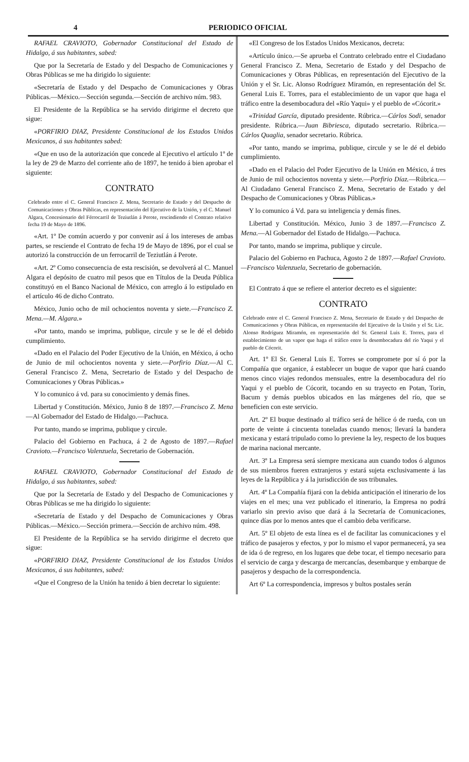4 PERIODICO OFICIAL
RAFAEL CRAVIOTO, Gobernador Constitucional del Estado de Hidalgo, á sus habitantes, sabed:
Que por la Secretaría de Estado y del Despacho de Comunicaciones y Obras Públicas se me ha dirigido lo siguiente:
«Secretaría de Estado y del Despacho de Comunicaciones y Obras Públicas.—México.—Sección segunda.—Sección de archivo núm. 983.
El Presidente de la República se ha servido dirigirme el decreto que sigue:
«PORFIRIO DIAZ, Presidente Constitucional de los Estados Unidos Mexicanos, á sus habitantes sabed:
«Que en uso de la autorización que concede al Ejecutivo el artículo 1º de la ley de 29 de Marzo del corriente año de 1897, he tenido á bien aprobar el siguiente:
CONTRATO
Celebrado entre el C. General Francisco Z. Mena, Secretario de Estado y del Despacho de Comunicaciones y Obras Públicas, en representación del Ejecutivo de la Unión, y el C. Manuel Algara, Concesionario del Férrocarril de Teziutlán á Perote, rescindiendo el Contrato relativo fecha 19 de Mayo de 1896.
«Art. 1º De común acuerdo y por convenir así á los intereses de ambas partes, se resciende el Contrato de fecha 19 de Mayo de 1896, por el cual se autorizó la construcción de un ferrocarril de Teziutlán á Perote.
«Art. 2º Como consecuencia de esta rescisión, se devolverá al C. Manuel Algara el depósito de cuatro mil pesos que en Títulos de la Deuda Pública constituyó en el Banco Nacional de México, con arreglo á lo estipulado en el artículo 46 de dicho Contrato.
México, Junio ocho de mil ochocientos noventa y siete.—Francisco Z. Mena.—M. Algara.»
«Por tanto, mando se imprima, publique, circule y se le dé el debido cumplimiento.
«Dado en el Palacio del Poder Ejecutivo de la Unión, en México, á ocho de Junio de mil ochocientos noventa y siete.—Porfirio Díaz.—Al C. General Francisco Z. Mena, Secretario de Estado y del Despacho de Comunicaciones y Obras Públicas.»
Y lo comunico á vd. para su conocimiento y demás fines.
Libertad y Constitución. México, Junio 8 de 1897.—Francisco Z. Mena—Al Gobernador del Estado de Hidalgo.—Pachuca.
Por tanto, mando se imprima, publique y circule.
Palacio del Gobierno en Pachuca, á 2 de Agosto de 1897.—Rafael Cravioto.—Francisco Valenzuela, Secretario de Gobernación.
RAFAEL CRAVIOTO, Gobernador Constitucional del Estado de Hidalgo, á sus habitantes, sabed:
Que por la Secretaría de Estado y del Despacho de Comunicaciones y Obras Públicas se me ha dirigido lo siguiente:
«Secretaría de Estado y del Despacho de Comunicaciones y Obras Públicas.—México.—Sección primera.—Sección de archivo núm. 498.
El Presidente de la República se ha servido dirigirme el decreto que sigue:
«PORFIRIO DIAZ, Presidente Constitucional de los Estados Unidos Mexicanos, á sus habitantes, sabed:
«Que el Congreso de la Unión ha tenido á bien decretar lo siguiente:
«El Congreso de los Estados Unidos Mexicanos, decreta:
«Artículo único.—Se aprueba el Contrato celebrado entre el Ciudadano General Francisco Z. Mena, Secretario de Estado y del Despacho de Comunicaciones y Obras Públicas, en representación del Ejecutivo de la Unión y el Sr. Lic. Alonso Rodríguez Miramón, en representación del Sr. General Luis E. Torres, para el establecimiento de un vapor que haga el tráfico entre la desembocadura del «Río Yaqui» y el pueblo de «Cócorit.»
«Trinidad García, diputado presidente. Rúbrica.—Cárlos Sodi, senador presidente. Rúbrica.—Juan Bibriesca, diputado secretario. Rúbrica.—Cárlos Quaglia, senador secretario. Rúbrica.
«Por tanto, mando se imprima, publique, circule y se le dé el debido cumplimiento.
«Dado en el Palacio del Poder Ejecutivo de la Unión en México, á tres de Junio de mil ochocientos noventa y siete.—Porfirio Díaz.—Rúbrica.—Al Ciudadano General Francisco Z. Mena, Secretario de Estado y del Despacho de Comunicaciones y Obras Públicas.»
Y lo comunico á Vd. para su inteligencia y demás fines.
Libertad y Constitución. México, Junio 3 de 1897.—Francisco Z. Mena.—Al Gobernador del Estado de Hidalgo.—Pachuca.
Por tanto, mando se imprima, publique y circule.
Palacio del Gobierno en Pachuca, Agosto 2 de 1897.—Rafael Cravioto.—Francisco Valenzuela, Secretario de gobernación.
El Contrato á que se refiere el anterior decreto es el siguiente:
CONTRATO
Celebrado entre el C. General Francisco Z. Mena, Secretario de Estado y del Despacho de Comunicaciones y Obras Públicas, en representación del Ejecutivo de la Unión y el Sr. Lic. Alonso Rodríguez Miramón, en representación del Sr. General Luis E. Torres, para el establecimiento de un vapor que haga el tráfico entre la desembocadura del río Yaqui y el pueblo de Cócorit.
Art. 1º El Sr. General Luis E. Torres se compromete por sí ó por la Compañía que organice, á establecer un buque de vapor que hará cuando menos cinco viajes redondos mensuales, entre la desembocadura del río Yaqui y el pueblo de Cócorit, tocando en su trayecto en Potan, Torin, Bacum y demás pueblos ubicados en las márgenes del río, que se beneficien con este servicio.
Art. 2º El buque destinado al tráfico será de hélice ó de rueda, con un porte de veinte á cincuenta toneladas cuando menos; llevará la bandera mexicana y estará tripulado como lo previene la ley, respecto de los buques de marina nacional mercante.
Art. 3º La Empresa será siempre mexicana aun cuando todos ó algunos de sus miembros fueren extranjeros y estará sujeta exclusivamente á las leyes de la República y á la jurisdicción de sus tribunales.
Art. 4º La Compañía fijará con la debida anticipación el itinerario de los viajes en el mes; una vez publicado el itinerario, la Empresa no podrá variarlo sin previo aviso que dará á la Secretaría de Comunicaciones, quince días por lo menos antes que el cambio deba verificarse.
Art. 5º El objeto de esta línea es el de facilitar las comunicaciones y el tráfico de pasajeros y efectos, y por lo mismo el vapor permanecerá, ya sea de ida ó de regreso, en los lugares que debe tocar, el tiempo necesario para el servicio de carga y descarga de mercancías, desembarque y embarque de pasajeros y despacho de la correspondencia.
Art 6º La correspondencia, impresos y bultos postales serán